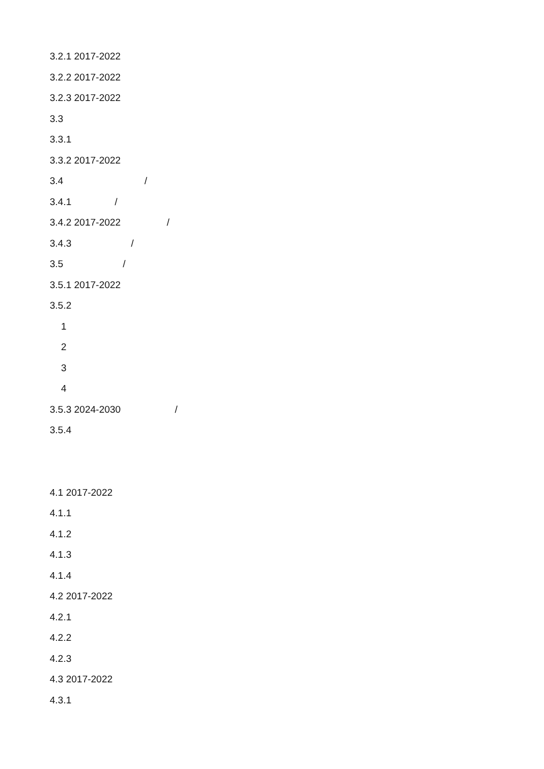3.2.1 2017-2022
3.2.2 2017-2022
3.2.3 2017-2022
3.3
3.3.1
3.3.2 2017-2022
3.4 /
3.4.1 /
3.4.2 2017-2022 /
3.4.3 /
3.5 /
3.5.1 2017-2022
3.5.2
1
2
3
4
3.5.3 2024-2030 /
3.5.4
4.1 2017-2022
4.1.1
4.1.2
4.1.3
4.1.4
4.2 2017-2022
4.2.1
4.2.2
4.2.3
4.3 2017-2022
4.3.1